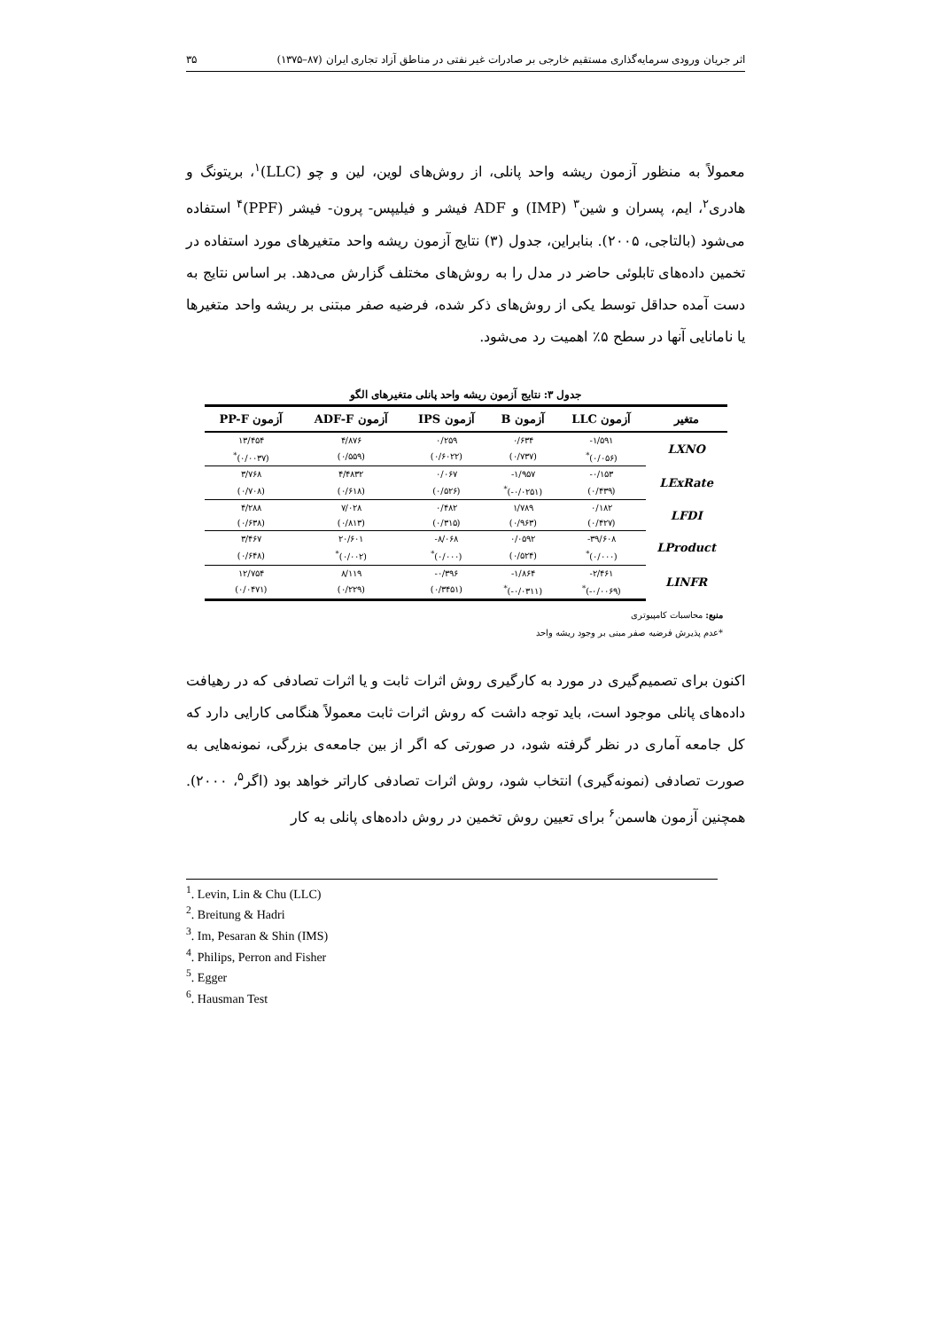اثر جریان ورودی سرمایه‌گذاری مستقیم خارجی بر صادرات غیر نفتی در مناطق آزاد تجاری ایران (۸۷–۱۳۷۵) ۳۵
معمولاً به منظور آزمون ریشه واحد پانلی، از روش‌های لوین، لین و چو (LLC)<sup>۱</sup>، بریتونگ و هادری<sup>۲</sup>، ایم، پسران و شین<sup>۳</sup> (IMP) و ADF فیشر و فیلیپس- پرون- فیشر (PPF)<sup>۴</sup> استفاده می‌شود (بالتاجی، ۲۰۰۵). بنابراین، جدول (۳) نتایج آزمون ریشه واحد متغیرهای مورد استفاده در تخمین داده‌های تابلوئی حاضر در مدل را به روش‌های مختلف گزارش می‌دهد. بر اساس نتایج به دست آمده حداقل توسط یکی از روش‌های ذکر شده، فرضیه صفر مبتنی بر ریشه واحد متغیرها یا نامانایی آنها در سطح ۵٪ اهمیت رد می‌شود.
جدول ۳: نتایج آزمون ریشه واحد پانلی متغیرهای الگو
| متغیر | آزمون LLC | آزمون B | آزمون IPS | آزمون ADF-F | آزمون PP-F |
| --- | --- | --- | --- | --- | --- |
| LXNO | ‎-۱/۵۹۱ | ۰/۶۳۴ | ۰/۲۵۹ | ۴/۸۷۶ | ۱۳/۴۵۴ |
| | (۰/۰۵۶)<sup>*</sup> | (۰/۷۳۷) | (۰/۶۰۲۲) | (۰/۵۵۹) | (۰/۰۰۳۷)<sup>*</sup> |
| LExRate | ‎-۰/۱۵۳ | ‎-۱/۹۵۷ | ۰/۰۶۷ | ۴/۴۸۳۲ | ۳/۷۶۸ |
| | (۰/۴۳۹) | (‎-۰/۰۲۵۱)<sup>*</sup> | (۰/۵۲۶) | (۰/۶۱۸) | (۰/۷۰۸) |
| LFDI | ۰/۱۸۲ | ۱/۷۸۹ | ۰/۴۸۲ | ۷/۰۲۸ | ۴/۲۸۸ |
| | (۰/۴۲۷) | (۰/۹۶۳) | (۰/۳۱۵) | (۰/۸۱۳) | (۰/۶۳۸) |
| LProduct | ‎-۳۹/۶۰۸ | ۰/۰۵۹۲ | ‎-۸/۰۶۸ | ۲۰/۶۰۱ | ۳/۴۶۷ |
| | (۰/۰۰۰)<sup>*</sup> | (۰/۵۲۴) | (۰/۰۰۰)<sup>*</sup> | (۰/۰۰۲)<sup>*</sup> | (۰/۶۴۸) |
| LINFR | ‎-۲/۴۶۱ | ‎-۱/۸۶۴ | ‎-۰/۳۹۶ | ۸/۱۱۹ | ۱۲/۷۵۴ |
| | (‎-۰/۰۰۶۹)<sup>*</sup> | (‎-۰/۰۳۱۱)<sup>*</sup> | (۰/۳۴۵۱) | (۰/۲۲۹) | (۰/۰۴۷۱) |
منبع: محاسبات کامپیوتری
*عدم پذیرش فرضیه صفر مبنی بر وجود ریشه واحد
اکنون برای تصمیم‌گیری در مورد به کارگیری روش اثرات ثابت و یا اثرات تصادفی که در رهیافت داده‌های پانلی موجود است، باید توجه داشت که روش اثرات ثابت معمولاً هنگامی کارایی دارد که کل جامعه آماری در نظر گرفته شود، در صورتی که اگر از بین جامعه‌ی بزرگی، نمونه‌هایی به صورت تصادفی (نمونه‌گیری) انتخاب شود، روش اثرات تصادفی کاراتر خواهد بود (اگر<sup>۵</sup>، ۲۰۰۰). همچنین آزمون هاسمن<sup>۶</sup> برای تعیین روش تخمین در روش داده‌های پانلی به کار
<sup>1</sup>. Levin, Lin & Chu (LLC)
<sup>2</sup>. Breitung & Hadri
<sup>3</sup>. Im, Pesaran & Shin (IMS)
<sup>4</sup>. Philips, Perron and Fisher
<sup>5</sup>. Egger
<sup>6</sup>. Hausman Test